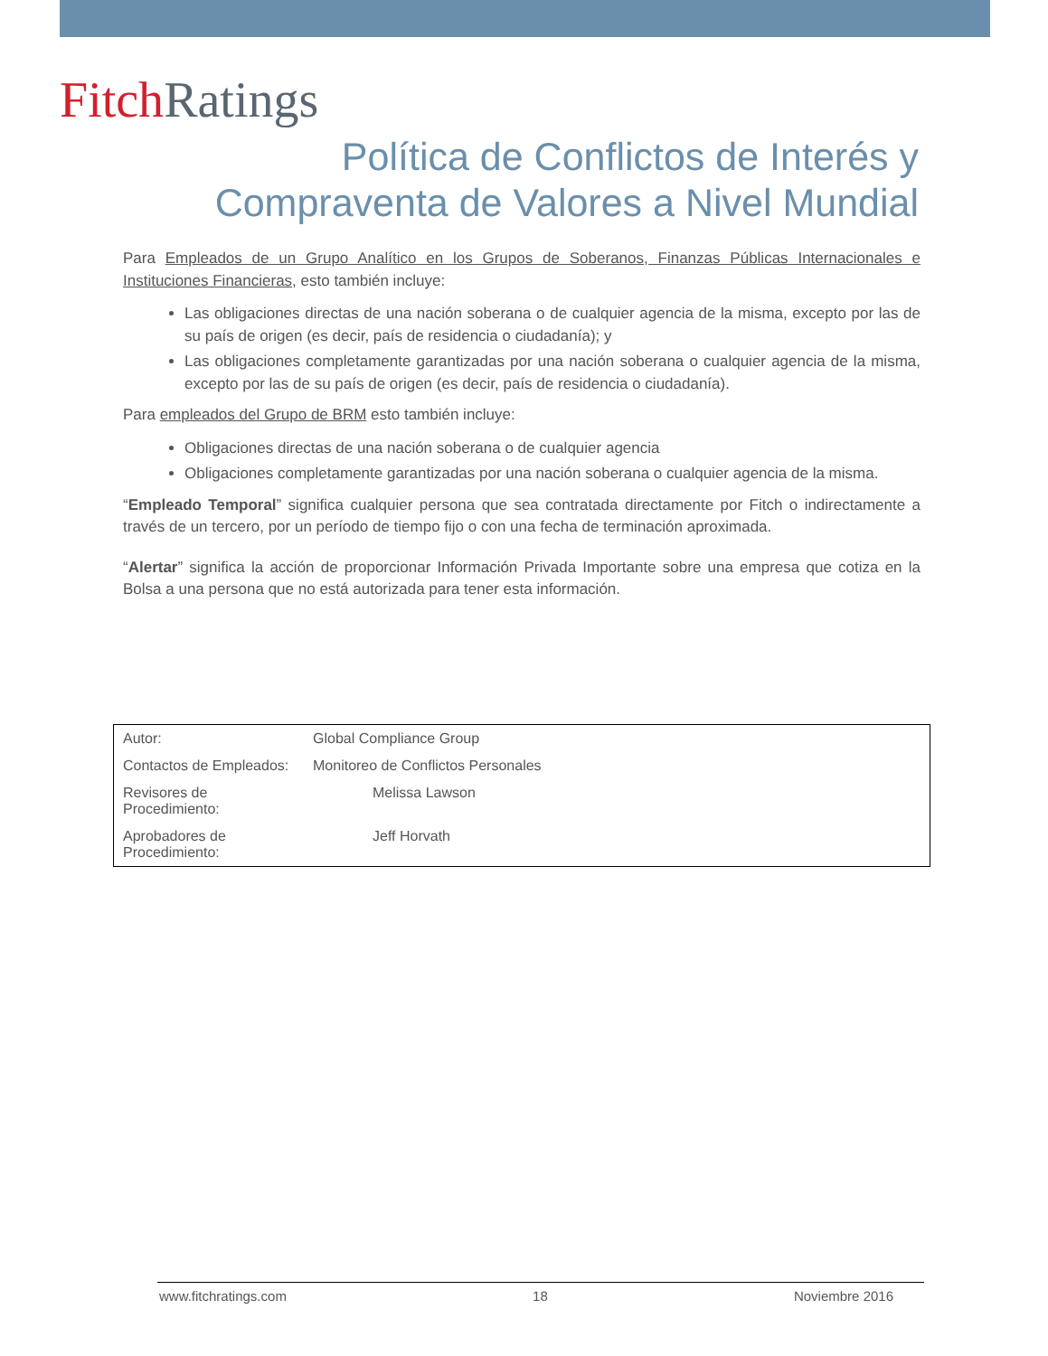Fitch Ratings
Política de Conflictos de Interés y
Compraventa de Valores a Nivel Mundial
Para Empleados de un Grupo Analítico en los Grupos de Soberanos, Finanzas Públicas Internacionales e Instituciones Financieras, esto también incluye:
Las obligaciones directas de una nación soberana o de cualquier agencia de la misma, excepto por las de su país de origen (es decir, país de residencia o ciudadanía); y
Las obligaciones completamente garantizadas por una nación soberana o cualquier agencia de la misma, excepto por las de su país de origen (es decir, país de residencia o ciudadanía).
Para empleados del Grupo de BRM esto también incluye:
Obligaciones directas de una nación soberana o de cualquier agencia
Obligaciones completamente garantizadas por una nación soberana o cualquier agencia de la misma.
“Empleado Temporal” significa cualquier persona que sea contratada directamente por Fitch o indirectamente a través de un tercero, por un período de tiempo fijo o con una fecha de terminación aproximada.
“Alertar” significa la acción de proporcionar Información Privada Importante sobre una empresa que cotiza en la Bolsa a una persona que no está autorizada para tener esta información.
| Autor: | Global Compliance Group |
| Contactos de Empleados: | Monitoreo de Conflictos Personales |
| Revisores de Procedimiento: | Melissa Lawson |
| Aprobadores de Procedimiento: | Jeff Horvath |
www.fitchratings.com 18 Noviembre 2016